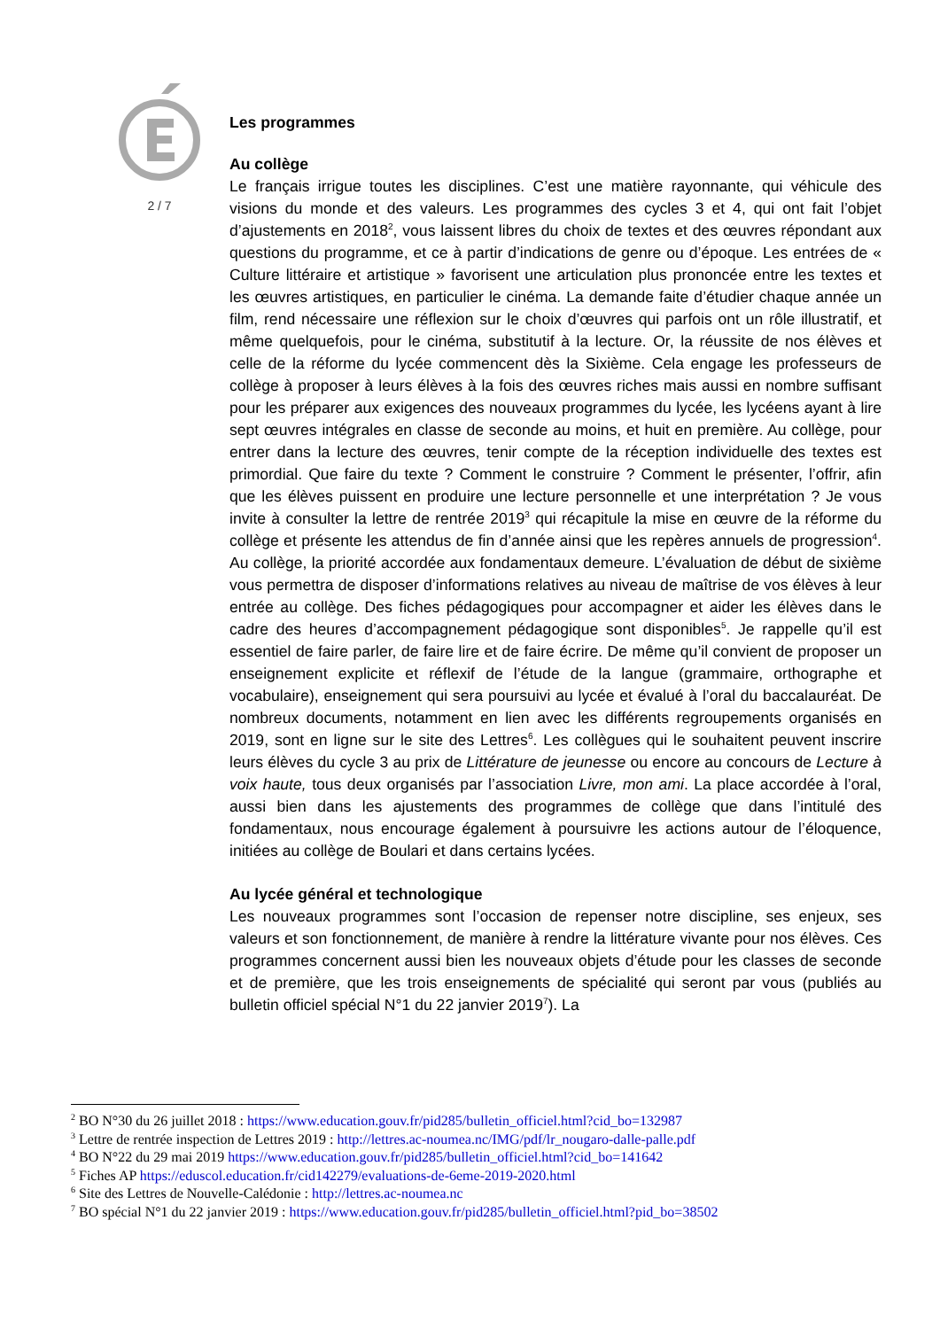2 / 7
Les programmes
Au collège
Le français irrigue toutes les disciplines. C’est une matière rayonnante, qui véhicule des visions du monde et des valeurs. Les programmes des cycles 3 et 4, qui ont fait l’objet d’ajustements en 2018<sup>2</sup>, vous laissent libres du choix de textes et des œuvres répondant aux questions du programme, et ce à partir d’indications de genre ou d’époque. Les entrées de « Culture littéraire et artistique » favorisent une articulation plus prononcée entre les textes et les œuvres artistiques, en particulier le cinéma. La demande faite d’étudier chaque année un film, rend nécessaire une réflexion sur le choix d’œuvres qui parfois ont un rôle illustratif, et même quelquefois, pour le cinéma, substitutif à la lecture. Or, la réussite de nos élèves et celle de la réforme du lycée commencent dès la Sixième. Cela engage les professeurs de collège à proposer à leurs élèves à la fois des œuvres riches mais aussi en nombre suffisant pour les préparer aux exigences des nouveaux programmes du lycée, les lycéens ayant à lire sept œuvres intégrales en classe de seconde au moins, et huit en première. Au collège, pour entrer dans la lecture des œuvres, tenir compte de la réception individuelle des textes est primordial. Que faire du texte ? Comment le construire ? Comment le présenter, l’offrir, afin que les élèves puissent en produire une lecture personnelle et une interprétation ? Je vous invite à consulter la lettre de rentrée 2019<sup>3</sup> qui récapitule la mise en œuvre de la réforme du collège et présente les attendus de fin d’année ainsi que les repères annuels de progression<sup>4</sup>. Au collège, la priorité accordée aux fondamentaux demeure. L’évaluation de début de sixième vous permettra de disposer d’informations relatives au niveau de maîtrise de vos élèves à leur entrée au collège. Des fiches pédagogiques pour accompagner et aider les élèves dans le cadre des heures d’accompagnement pédagogique sont disponibles<sup>5</sup>. Je rappelle qu’il est essentiel de faire parler, de faire lire et de faire écrire. De même qu’il convient de proposer un enseignement explicite et réflexif de l’étude de la langue (grammaire, orthographe et vocabulaire), enseignement qui sera poursuivi au lycée et évalué à l’oral du baccalauréat. De nombreux documents, notamment en lien avec les différents regroupements organisés en 2019, sont en ligne sur le site des Lettres<sup>6</sup>. Les collègues qui le souhaitent peuvent inscrire leurs élèves du cycle 3 au prix de Littérature de jeunesse ou encore au concours de Lecture à voix haute, tous deux organisés par l’association Livre, mon ami. La place accordée à l’oral, aussi bien dans les ajustements des programmes de collège que dans l’intitulé des fondamentaux, nous encourage également à poursuivre les actions autour de l’éloquence, initiées au collège de Boulari et dans certains lycées.
Au lycée général et technologique
Les nouveaux programmes sont l’occasion de repenser notre discipline, ses enjeux, ses valeurs et son fonctionnement, de manière à rendre la littérature vivante pour nos élèves. Ces programmes concernent aussi bien les nouveaux objets d’étude pour les classes de seconde et de première, que les trois enseignements de spécialité qui seront par vous (publiés au bulletin officiel spécial N°1 du 22 janvier 2019<sup>7</sup>). La
<sup>2</sup> BO N°30 du 26 juillet 2018 : https://www.education.gouv.fr/pid285/bulletin_officiel.html?cid_bo=132987
<sup>3</sup> Lettre de rentrée inspection de Lettres 2019 : http://lettres.ac-noumea.nc/IMG/pdf/lr_nougaro-dalle-palle.pdf
<sup>4</sup> BO N°22 du 29 mai 2019 https://www.education.gouv.fr/pid285/bulletin_officiel.html?cid_bo=141642
<sup>5</sup> Fiches AP https://eduscol.education.fr/cid142279/evaluations-de-6eme-2019-2020.html
<sup>6</sup> Site des Lettres de Nouvelle-Calédonie : http://lettres.ac-noumea.nc
<sup>7</sup> BO spécial N°1 du 22 janvier 2019 : https://www.education.gouv.fr/pid285/bulletin_officiel.html?pid_bo=38502